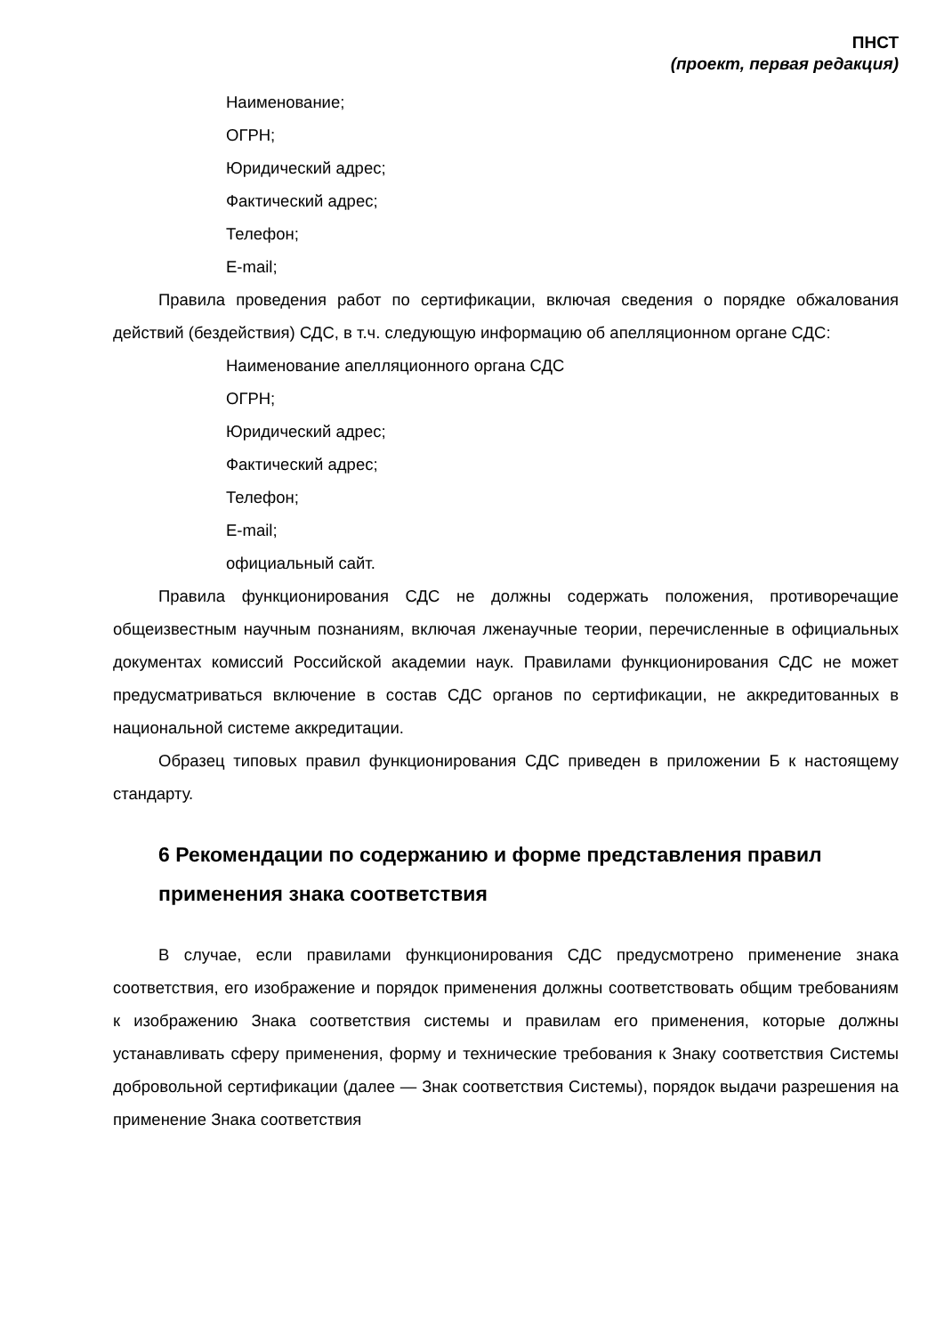ПНСТ
(проект, первая редакция)
Наименование;
ОГРН;
Юридический адрес;
Фактический адрес;
Телефон;
E-mail;
Правила проведения работ по сертификации, включая сведения о порядке обжалования действий (бездействия) СДС, в т.ч. следующую информацию об апелляционном органе СДС:
Наименование апелляционного органа СДС
ОГРН;
Юридический адрес;
Фактический адрес;
Телефон;
E-mail;
официальный сайт.
Правила функционирования СДС не должны содержать положения, противоречащие общеизвестным научным познаниям, включая лженаучные теории, перечисленные в официальных документах комиссий Российской академии наук. Правилами функционирования СДС не может предусматриваться включение в состав СДС органов по сертификации, не аккредитованных в национальной системе аккредитации.
Образец типовых правил функционирования СДС приведен в приложении Б к настоящему стандарту.
6 Рекомендации по содержанию и форме представления правил применения знака соответствия
В случае, если правилами функционирования СДС предусмотрено применение знака соответствия, его изображение и порядок применения должны соответствовать общим требованиям к изображению Знака соответствия системы и правилам его применения, которые должны устанавливать сферу применения, форму и технические требования к Знаку соответствия Системы добровольной сертификации (далее — Знак соответствия Системы), порядок выдачи разрешения на применение Знака соответствия